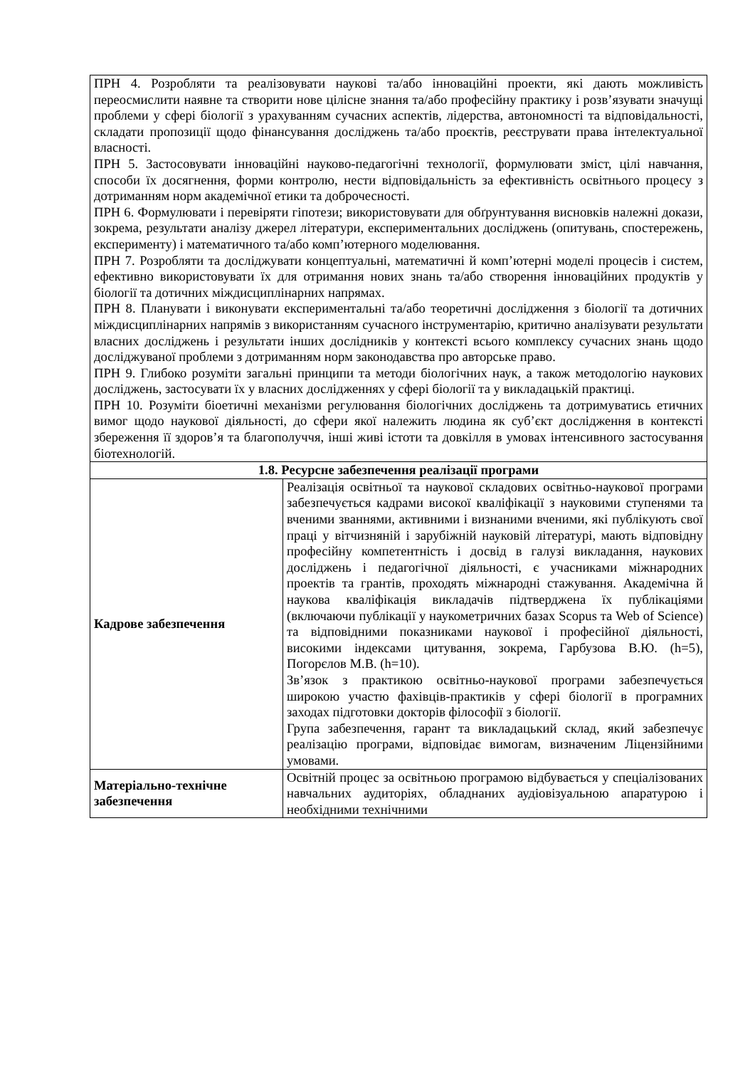| ПРН 4. Розробляти та реалізовувати наукові та/або інноваційні проекти, які дають можливість переосмислити наявне та створити нове цілісне знання та/або професійну практику і розв’язувати значущі проблеми у сфері біології з урахуванням сучасних аспектів, лідерства, автономності та відповідальності, складати пропозиції щодо фінансування досліджень та/або проєктів, реєструвати права інтелектуальної власності. ПРН 5. Застосовувати інноваційні науково-педагогічні технології, формулювати зміст, цілі навчання, способи їх досягнення, форми контролю, нести відповідальність за ефективність освітнього процесу з дотриманням норм академічної етики та доброчесності. ПРН 6. Формулювати і перевіряти гіпотези; використовувати для обґрунтування висновків належні докази, зокрема, результати аналізу джерел літератури, експериментальних досліджень (опитувань, спостережень, експерименту) і математичного та/або комп’ютерного моделювання. ПРН 7. Розробляти та досліджувати концептуальні, математичні й комп’ютерні моделі процесів і систем, ефективно використовувати їх для отримання нових знань та/або створення інноваційних продуктів у біології та дотичних міждисциплінарних напрямах. ПРН 8. Планувати і виконувати експериментальні та/або теоретичні дослідження з біології та дотичних міждисциплінарних напрямів з використанням сучасного інструментарію, критично аналізувати результати власних досліджень і результати інших дослідників у контексті всього комплексу сучасних знань щодо досліджуваної проблеми з дотриманням норм законодавства про авторське право. ПРН 9. Глибоко розуміти загальні принципи та методи біологічних наук, а також методологію наукових досліджень, застосувати їх у власних дослідженнях у сфері біології та у викладацькій практиці. ПРН 10. Розуміти біоетичні механізми регулювання біологічних досліджень та дотримуватись етичних вимог щодо наукової діяльності, до сфери якої належить людина як суб’єкт дослідження в контексті збереження її здоров’я та благополуччя, інші живі істоти та довкілля в умовах інтенсивного застосування біотехнологій. | |
| 1.8. Ресурсне забезпечення реалізації програми | |
| Кадрове забезпечення | Реалізація освітньої та наукової складових освітньо-наукової програми забезпечується кадрами високої кваліфікації з науковими ступенями та вченими званнями, активними і визнаними вченими, які публікують свої праці у вітчизняній і зарубіжній науковій літературі, мають відповідну професійну компетентність і досвід в галузі викладання, наукових досліджень і педагогічної діяльності, є учасниками міжнародних проектів та грантів, проходять міжнародні стажування. Академічна й наукова кваліфікація викладачів підтверджена їх публікаціями (включаючи публікації у наукометричних базах Scopus та Web of Science) та відповідними показниками наукової і професійної діяльності, високими індексами цитування, зокрема, Гарбузова В.Ю. (h=5), Погорєлов М.В. (h=10). Зв’язок з практикою освітньо-наукової програми забезпечується широкою участю фахівців-практиків у сфері біології в програмних заходах підготовки докторів філософії з біології. Група забезпечення, гарант та викладацький склад, який забезпечує реалізацію програми, відповідає вимогам, визначеним Ліцензійними умовами. |
| Матеріально-технічне забезпечення | Освітній процес за освітньою програмою відбувається у спеціалізованих навчальних аудиторіях, обладнаних аудіовізуальною апаратурою і необхідними технічними |